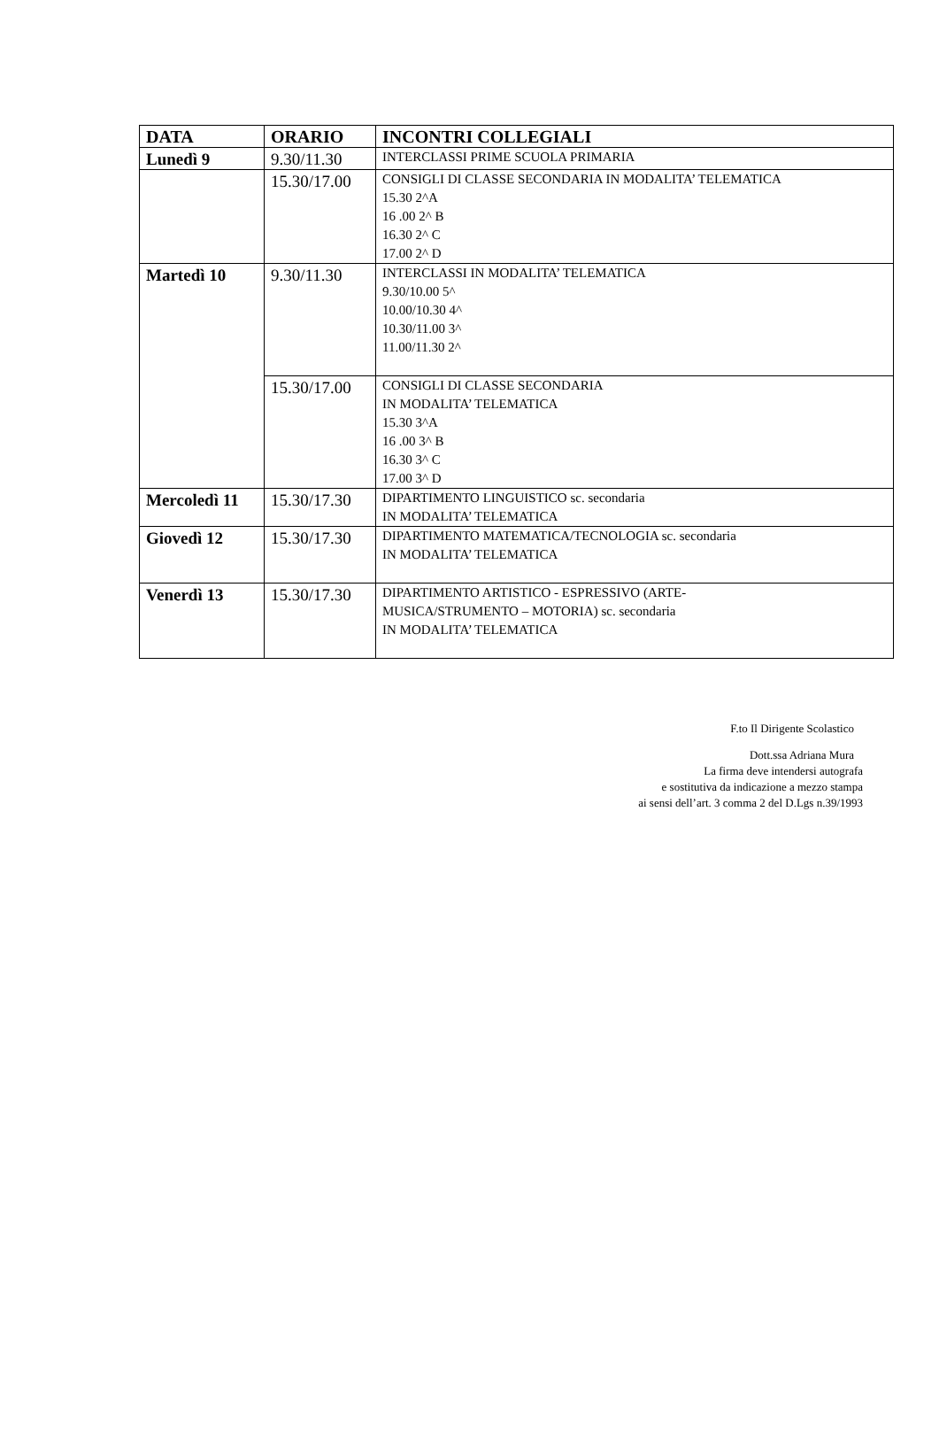| DATA | ORARIO | INCONTRI COLLEGIALI |
| --- | --- | --- |
| Lunedì 9 | 9.30/11.30 | INTERCLASSI PRIME SCUOLA PRIMARIA |
| | 15.30/17.00 | CONSIGLI DI CLASSE SECONDARIA IN MODALITA’ TELEMATICA 15.30 2^A 16 .00 2^ B 16.30 2^ C 17.00 2^ D |
| Martedì 10 | 9.30/11.30 | INTERCLASSI IN MODALITA’ TELEMATICA 9.30/10.00 5^ 10.00/10.30 4^ 10.30/11.00 3^ 11.00/11.30 2^ |
| | 15.30/17.00 | CONSIGLI DI CLASSE SECONDARIA IN MODALITA’ TELEMATICA 15.30 3^A 16 .00 3^ B 16.30 3^ C 17.00 3^ D |
| Mercoledì 11 | 15.30/17.30 | DIPARTIMENTO LINGUISTICO sc. secondaria IN MODALITA’ TELEMATICA |
| Giovedì 12 | 15.30/17.30 | DIPARTIMENTO MATEMATICA/TECNOLOGIA sc. secondaria IN MODALITA’ TELEMATICA |
| Venerdì 13 | 15.30/17.30 | DIPARTIMENTO ARTISTICO - ESPRESSIVO (ARTE- MUSICA/STRUMENTO – MOTORIA) sc. secondaria IN MODALITA’ TELEMATICA |
F.to Il Dirigente Scolastico
Dott.ssa Adriana Mura
La firma deve intendersi autografa
e sostitutiva da indicazione a mezzo stampa
ai sensi dell’art. 3 comma 2 del D.Lgs n.39/1993